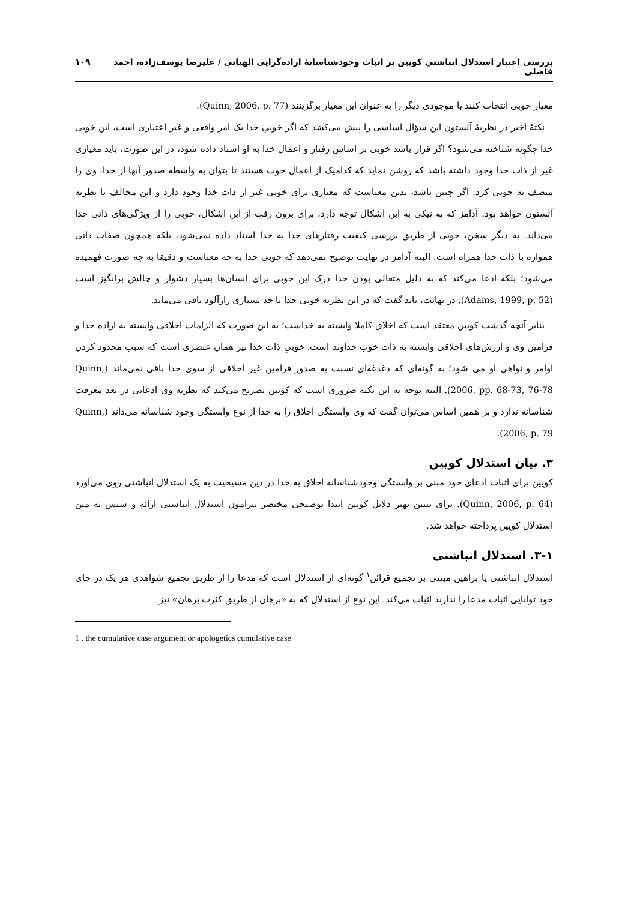بررسی اعتبار استدلال انباشتیِ کویین بر اثبات وجودشناسانهٔ اراده‌گرایی الهیاتی / علیرضا یوسف‌زاده، احمد فاضلی ۱۰۹
معیار خوبی انتخاب کنند یا موجودی دیگر را به عنوان این معیار برگزینند (Quinn, 2006, p. 77).
نکتهٔ اخیر در نظریهٔ آلستون این سؤال اساسی را پیش می‌کشد که اگر خوبیِ خدا یک امر واقعی و غیر اعتباری است، این خوبی خدا چگونه شناخته می‌شود؟ اگر قرار باشد خوبی بر اساس رفتار و اعمال خدا به او اسناد داده شود، در این صورت، باید معیاری غیر از ذات خدا وجود داشته باشد که روشن نماید که کدامیک از اعمال خوب هستند تا بتوان به واسطه صدور آنها از خدا، وی را متصف به خوبی کرد. اگر چنین باشد، بدین معناست که معیاری برای خوبی غیر از ذات خدا وجود دارد و این مخالف با نظریه آلستون خواهد بود. آدامز که به نیکی به این اشکال توجه دارد، برای برون رفت از این اشکال، خوبی را از ویژگی‌های ذاتی خدا می‌داند. به دیگر سخن، خوبی از طریق بررسی کیفیت رفتارهای خدا به خدا اسناد داده نمی‌شود، بلکه همچون صفات ذاتی همواره با ذات خدا همراه است. البته آدامز در نهایت توضیح نمی‌دهد که خوبی خدا به چه معناست و دقیقا به چه صورت فهمیده می‌شود؛ بلکه ادعا می‌کند که به دلیل متعالی بودن خدا درک این خوبی برای انسان‌ها بسیار دشوار و چالش برانگیز است (Adams, 1999, p. 52). در نهایت، باید گفت که در این نظریه خوبی خدا تا حد بسیاری رازآلود باقی می‌ماند.
بنابر آنچه گذشت کویین معتقد است که اخلاق کاملا وابسته به خداست؛ به این صورت که الزامات اخلاقی وابسته به اراده خدا و فرامین وی و ارزش‌های اخلاقی وابسته به ذات خوب خداوند است. خوبیِ ذات خدا نیز همان عنصری است که سبب محدود کردن اوامر و نواهی او می شود؛ به گونه‌ای که دغدغه‌ای نسبت به صدور فرامین غیر اخلاقی از سوی خدا باقی نمی‌ماند (Quinn, 2006, pp. 68-73, 76-78). البته توجه به این نکته ضروری است که کویین تصریح می‌کند که نظریه وی ادعایی در بعد معرفت شناسانه ندارد و بر همین اساس می‌توان گفت که وی وابستگی اخلاق را به خدا از نوع وابستگی وجود شناسانه می‌داند (Quinn, 2006, p. 79).
۳. بیان استدلال کویین
کویین برای اثبات ادعای خود مبنی بر وابستگی وجودشناسانه اخلاق به خدا در دین مسیحیت به یک استدلال انباشتی روی می‌آورد (Quinn, 2006, p. 64). برای تبیین بهتر دلایل کویین ابتدا توضیحی مختصر پیرامون استدلال انباشتی ارائه و سپس به متن استدلال کویین پرداخته خواهد شد.
۳-۱. استدلال انباشتی
استدلال انباشتی یا براهین مبتنی بر تجمیع قرائن<sup>۱</sup> گونه‌ای از استدلال است که مدعا را از طریق تجمیع شواهدی هر یک در جای خود توانایی اثبات مدعا را ندارند اثبات می‌کند. این نوع از استدلال که به «برهان از طریق کثرت برهان» نیز
1 . the cumulative case argument or apologetics cumulative case